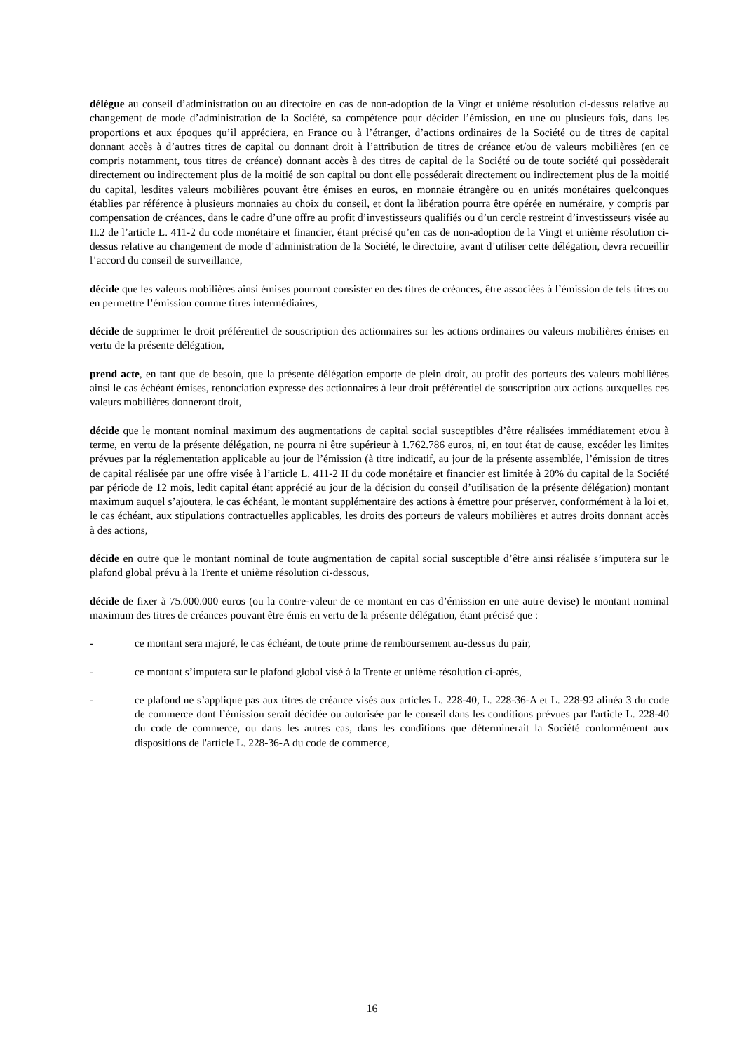délègue au conseil d’administration ou au directoire en cas de non-adoption de la Vingt et unième résolution ci-dessus relative au changement de mode d’administration de la Société, sa compétence pour décider l’émission, en une ou plusieurs fois, dans les proportions et aux époques qu’il appréciera, en France ou à l’étranger, d’actions ordinaires de la Société ou de titres de capital donnant accès à d’autres titres de capital ou donnant droit à l’attribution de titres de créance et/ou de valeurs mobilières (en ce compris notamment, tous titres de créance) donnant accès à des titres de capital de la Société ou de toute société qui possèderait directement ou indirectement plus de la moitié de son capital ou dont elle posséderait directement ou indirectement plus de la moitié du capital, lesdites valeurs mobilières pouvant être émises en euros, en monnaie étrangère ou en unités monétaires quelconques établies par référence à plusieurs monnaies au choix du conseil, et dont la libération pourra être opérée en numéraire, y compris par compensation de créances, dans le cadre d’une offre au profit d’investisseurs qualifiés ou d’un cercle restreint d’investisseurs visée au II.2 de l’article L. 411-2 du code monétaire et financier, étant précisé qu’en cas de non-adoption de la Vingt et unième résolution ci-dessus relative au changement de mode d’administration de la Société, le directoire, avant d’utiliser cette délégation, devra recueillir l’accord du conseil de surveillance,
décide que les valeurs mobilières ainsi émises pourront consister en des titres de créances, être associées à l’émission de tels titres ou en permettre l’émission comme titres intermédiaires,
décide de supprimer le droit préférentiel de souscription des actionnaires sur les actions ordinaires ou valeurs mobilières émises en vertu de la présente délégation,
prend acte, en tant que de besoin, que la présente délégation emporte de plein droit, au profit des porteurs des valeurs mobilières ainsi le cas échéant émises, renonciation expresse des actionnaires à leur droit préférentiel de souscription aux actions auxquelles ces valeurs mobilières donneront droit,
décide que le montant nominal maximum des augmentations de capital social susceptibles d’être réalisées immédiatement et/ou à terme, en vertu de la présente délégation, ne pourra ni être supérieur à 1.762.786 euros, ni, en tout état de cause, excéder les limites prévues par la réglementation applicable au jour de l’émission (à titre indicatif, au jour de la présente assemblée, l’émission de titres de capital réalisée par une offre visée à l’article L. 411-2 II du code monétaire et financier est limitée à 20% du capital de la Société par période de 12 mois, ledit capital étant apprécié au jour de la décision du conseil d’utilisation de la présente délégation) montant maximum auquel s’ajoutera, le cas échéant, le montant supplémentaire des actions à émettre pour préserver, conformément à la loi et, le cas échéant, aux stipulations contractuelles applicables, les droits des porteurs de valeurs mobilières et autres droits donnant accès à des actions,
décide en outre que le montant nominal de toute augmentation de capital social susceptible d’être ainsi réalisée s’imputera sur le plafond global prévu à la Trente et unième résolution ci-dessous,
décide de fixer à 75.000.000 euros (ou la contre-valeur de ce montant en cas d’émission en une autre devise) le montant nominal maximum des titres de créances pouvant être émis en vertu de la présente délégation, étant précisé que :
- ce montant sera majoré, le cas échéant, de toute prime de remboursement au-dessus du pair,
- ce montant s’imputera sur le plafond global visé à la Trente et unième résolution ci-après,
- ce plafond ne s’applique pas aux titres de créance visés aux articles L. 228-40, L. 228-36-A et L. 228-92 alinéa 3 du code de commerce dont l’émission serait décidée ou autorisée par le conseil dans les conditions prévues par l'article L. 228-40 du code de commerce, ou dans les autres cas, dans les conditions que déterminerait la Société conformément aux dispositions de l'article L. 228-36-A du code de commerce,
16